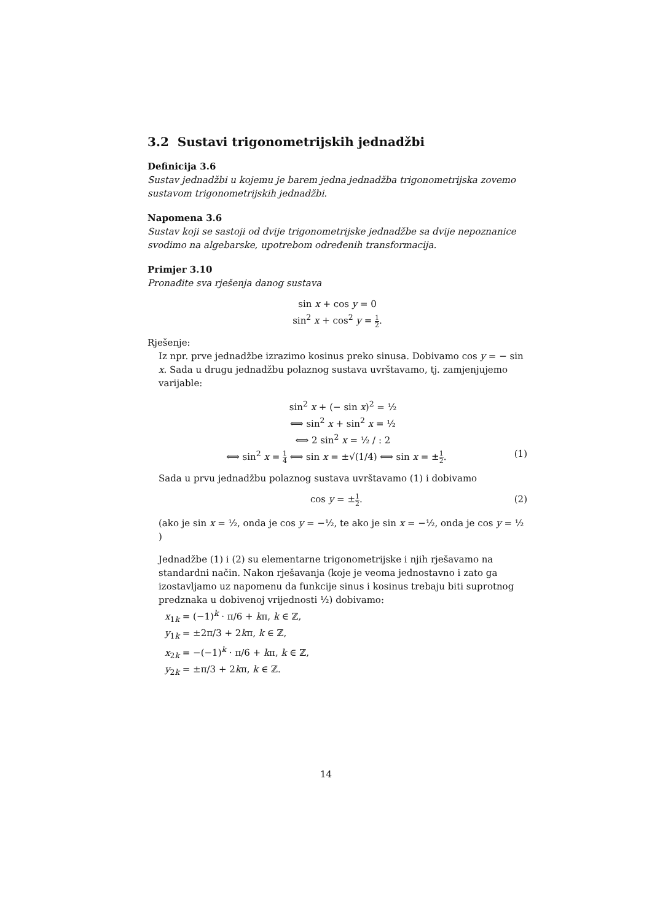3.2 Sustavi trigonometrijskih jednadžbi
Definicija 3.6
Sustav jednadžbi u kojemu je barem jedna jednadžba trigonometrijska zovemo sustavom trigonometrijskih jednadžbi.
Napomena 3.6
Sustav koji se sastoji od dvije trigonometrijske jednadžbe sa dvije nepoznanice svodimo na algebarske, upotrebom određenih transformacija.
Primjer 3.10
Pronađite sva rješenja danog sustava
sin x + cos y = 0
sin<sup>2</sup> x + cos<sup>2</sup> y = 1 2.
Rješenje:
Iz npr. prve jednadžbe izrazimo kosinus preko sinusa. Dobivamo cos y = − sin x. Sada u drugu jednadžbu polaznog sustava uvrštavamo, tj. zamjenjujemo varijable:
sin<sup>2</sup> x + (− sin x)<sup>2</sup> = ½
⟺ sin<sup>2</sup> x + sin<sup>2</sup> x = ½
⟺ 2 sin<sup>2</sup> x = ½ / : 2
(1) ⟺ sin<sup>2</sup> x = 1 4 ⟺ sin x = ±√(1/4) ⟺ sin x = ±1 2.
Sada u prvu jednadžbu polaznog sustava uvrštavamo (1) i dobivamo
(2) cos y = ±1 2.
(ako je sin x = ½, onda je cos y = −½, te ako je sin x = −½, onda je cos y = ½ )
Jednadžbe (1) i (2) su elementarne trigonometrijske i njih rješavamo na standardni način. Nakon rješavanja (koje je veoma jednostavno i zato ga izostavljamo uz napomenu da funkcije sinus i kosinus trebaju biti suprotnog predznaka u dobivenoj vrijednosti ½) dobivamo:
x<sub>1k</sub> = (−1)<sup>k</sup> · π/6 + kπ, k ∈ ℤ,
y<sub>1k</sub> = ±2π/3 + 2kπ, k ∈ ℤ,
x<sub>2k</sub> = −(−1)<sup>k</sup> · π/6 + kπ, k ∈ ℤ,
y<sub>2k</sub> = ±π/3 + 2kπ, k ∈ ℤ.
14